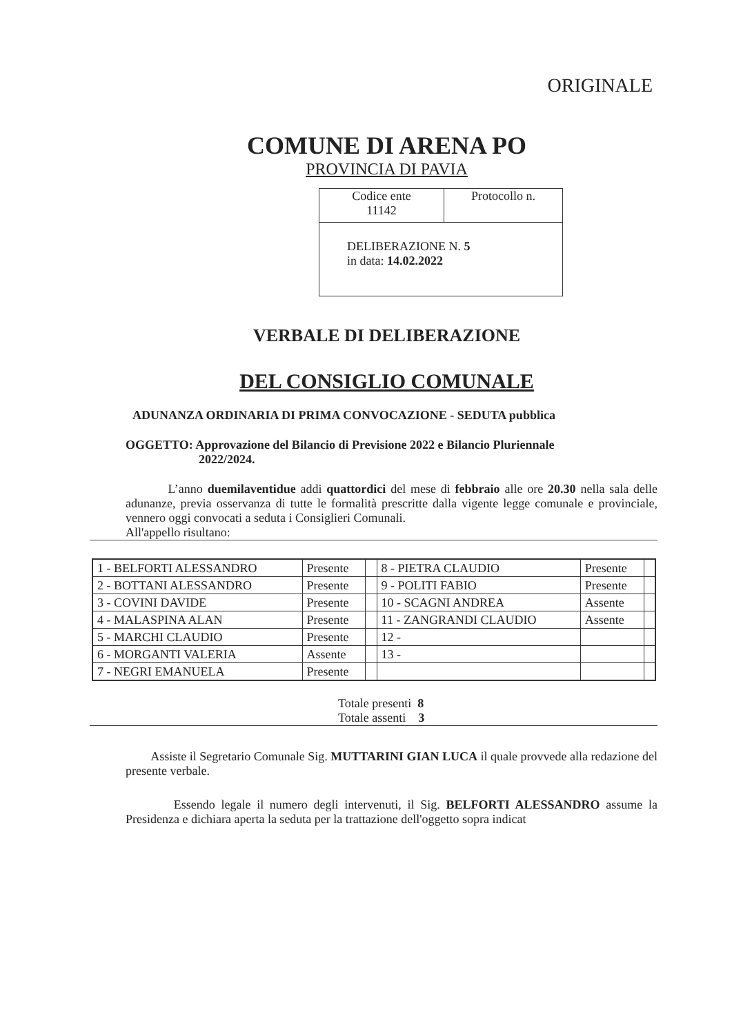ORIGINALE
COMUNE DI ARENA PO
PROVINCIA DI PAVIA
Codice ente
11142
Protocollo n.
DELIBERAZIONE N. 5
in data: 14.02.2022
VERBALE DI DELIBERAZIONE
DEL CONSIGLIO COMUNALE
ADUNANZA ORDINARIA DI PRIMA CONVOCAZIONE - SEDUTA pubblica
OGGETTO: Approvazione del Bilancio di Previsione 2022 e Bilancio Pluriennale
2022/2024.
L’anno duemilaventidue addi quattordici del mese di febbraio alle ore 20.30 nella sala delle adunanze, previa osservanza di tutte le formalità prescritte dalla vigente legge comunale e provinciale, vennero oggi convocati a seduta i Consiglieri Comunali.
All'appello risultano:
| 1 - BELFORTI ALESSANDRO | Presente | | 8 - PIETRA CLAUDIO | Presente | |
| 2 - BOTTANI ALESSANDRO | Presente | | 9 - POLITI FABIO | Presente | |
| 3 - COVINI DAVIDE | Presente | | 10 - SCAGNI ANDREA | Assente | |
| 4 - MALASPINA ALAN | Presente | | 11 - ZANGRANDI CLAUDIO | Assente | |
| 5 - MARCHI CLAUDIO | Presente | | 12 - | | |
| 6 - MORGANTI VALERIA | Assente | | 13 - | | |
| 7 - NEGRI EMANUELA | Presente | | | | |
Totale presenti 8
Totale assenti 3
Assiste il Segretario Comunale Sig. MUTTARINI GIAN LUCA il quale provvede alla redazione del presente verbale.
Essendo legale il numero degli intervenuti, il Sig. BELFORTI ALESSANDRO assume la Presidenza e dichiara aperta la seduta per la trattazione dell'oggetto sopra indicat